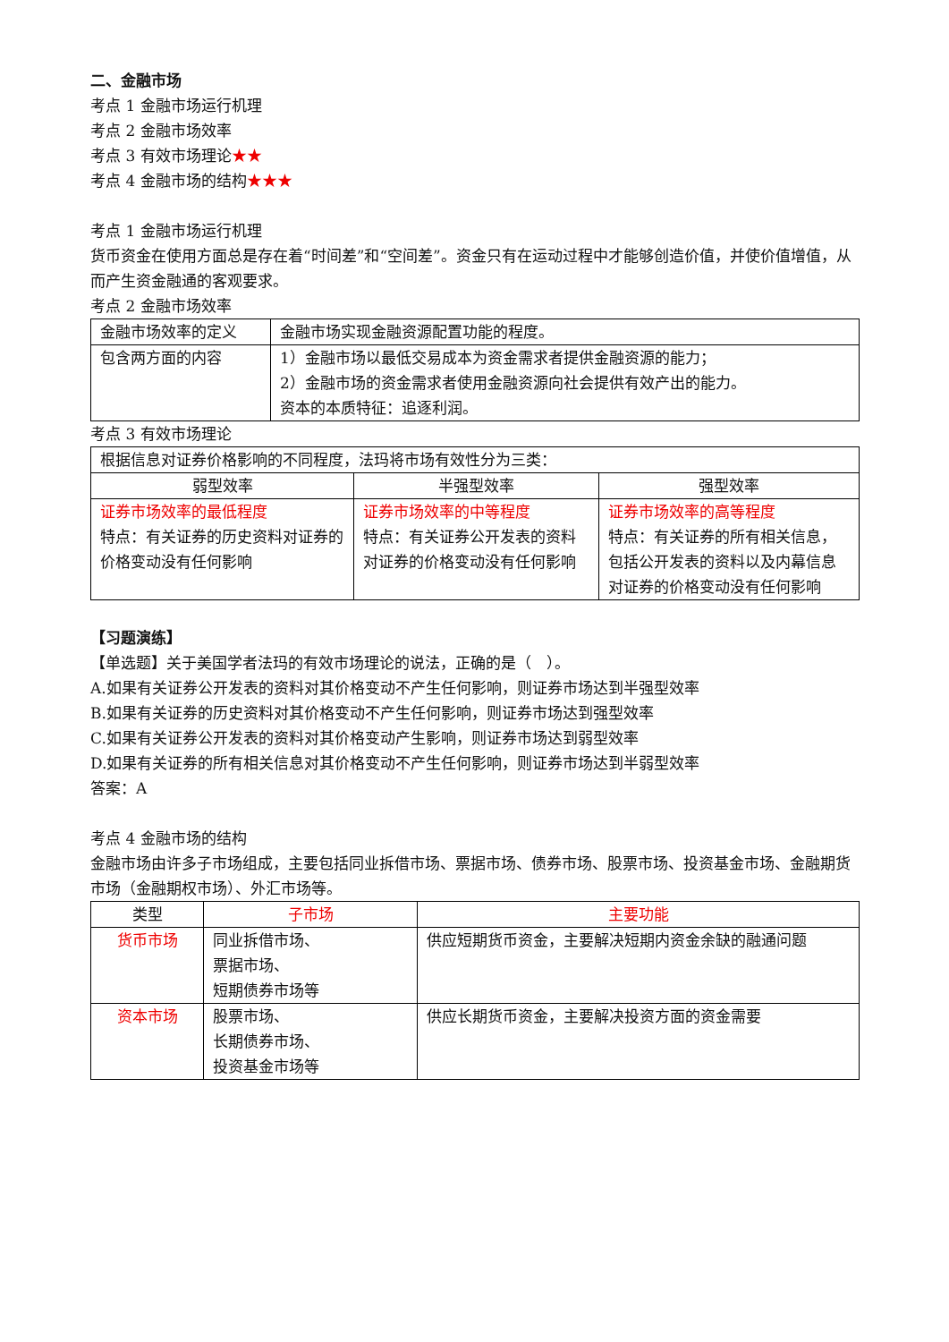二、金融市场
考点 1 金融市场运行机理
考点 2 金融市场效率
考点 3 有效市场理论★★
考点 4 金融市场的结构★★★
考点 1 金融市场运行机理
货币资金在使用方面总是存在着“时间差”和“空间差”。资金只有在运动过程中才能够创造价值，并使价值增值，从而产生资金融通的客观要求。
考点 2 金融市场效率
| 金融市场效率的定义 | 金融市场实现金融资源配置功能的程度。 |
| 包含两方面的内容 | 1）金融市场以最低交易成本为资金需求者提供金融资源的能力； 2）金融市场的资金需求者使用金融资源向社会提供有效产出的能力。 资本的本质特征：追逐利润。 |
考点 3 有效市场理论
| 根据信息对证券价格影响的不同程度，法玛将市场有效性分为三类： | | |
| 弱型效率 | 半强型效率 | 强型效率 |
| 证券市场效率的最低程度 特点：有关证券的历史资料对证券的价格变动没有任何影响 | 证券市场效率的中等程度 特点：有关证券公开发表的资料对证券的价格变动没有任何影响 | 证券市场效率的高等程度 特点：有关证券的所有相关信息，包括公开发表的资料以及内幕信息对证券的价格变动没有任何影响 |
【习题演练】
【单选题】关于美国学者法玛的有效市场理论的说法，正确的是（　）。
A.如果有关证券公开发表的资料对其价格变动不产生任何影响，则证券市场达到半强型效率
B.如果有关证券的历史资料对其价格变动不产生任何影响，则证券市场达到强型效率
C.如果有关证券公开发表的资料对其价格变动产生影响，则证券市场达到弱型效率
D.如果有关证券的所有相关信息对其价格变动不产生任何影响，则证券市场达到半弱型效率
答案：A
考点 4 金融市场的结构
金融市场由许多子市场组成，主要包括同业拆借市场、票据市场、债券市场、股票市场、投资基金市场、金融期货市场（金融期权市场）、外汇市场等。
| 类型 | 子市场 | 主要功能 |
| 货币市场 | 同业拆借市场、 票据市场、 短期债券市场等 | 供应短期货币资金，主要解决短期内资金余缺的融通问题 |
| 资本市场 | 股票市场、 长期债券市场、 投资基金市场等 | 供应长期货币资金，主要解决投资方面的资金需要 |